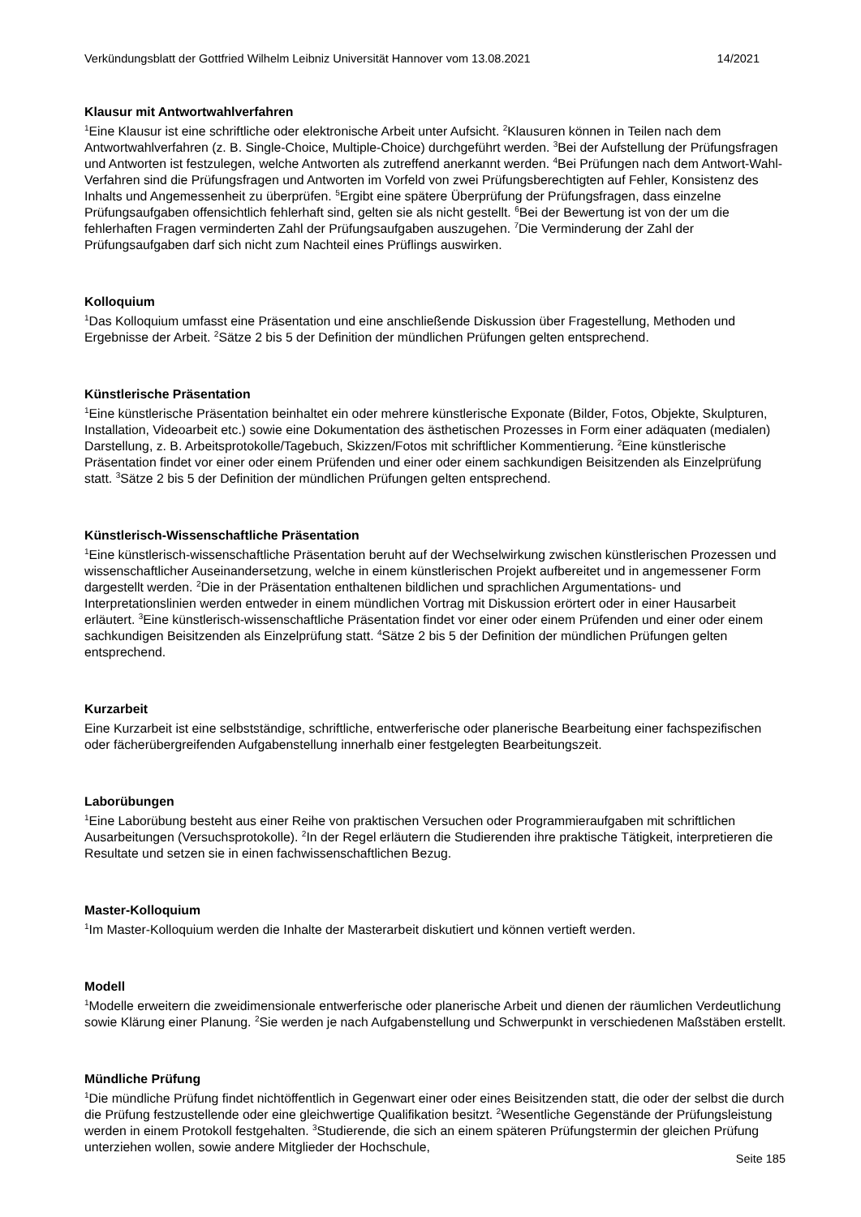Verkündungsblatt der Gottfried Wilhelm Leibniz Universität Hannover vom 13.08.2021 14/2021
Klausur mit Antwortwahlverfahren
<sup>1</sup> Eine Klausur ist eine schriftliche oder elektronische Arbeit unter Aufsicht. <sup>2</sup>Klausuren können in Teilen nach dem Antwortwahlverfahren (z. B. Single-Choice, Multiple-Choice) durchgeführt werden. <sup>3</sup>Bei der Aufstellung der Prüfungsfragen und Antworten ist festzulegen, welche Antworten als zutreffend anerkannt werden. <sup>4</sup>Bei Prüfungen nach dem Antwort-Wahl-Verfahren sind die Prüfungsfragen und Antworten im Vorfeld von zwei Prüfungsberechtigten auf Fehler, Konsistenz des Inhalts und Angemessenheit zu überprüfen. <sup>5</sup>Ergibt eine spätere Überprüfung der Prüfungsfragen, dass einzelne Prüfungsaufgaben offensichtlich fehlerhaft sind, gelten sie als nicht gestellt. <sup>6</sup>Bei der Bewertung ist von der um die fehlerhaften Fragen verminderten Zahl der Prüfungsaufgaben auszugehen. <sup>7</sup>Die Verminderung der Zahl der Prüfungsaufgaben darf sich nicht zum Nachteil eines Prüflings auswirken.
Kolloquium
<sup>1</sup> Das Kolloquium umfasst eine Präsentation und eine anschließende Diskussion über Fragestellung, Methoden und Ergebnisse der Arbeit. <sup>2</sup>Sätze 2 bis 5 der Definition der mündlichen Prüfungen gelten entsprechend.
Künstlerische Präsentation
<sup>1</sup> Eine künstlerische Präsentation beinhaltet ein oder mehrere künstlerische Exponate (Bilder, Fotos, Objekte, Skulpturen, Installation, Videoarbeit etc.) sowie eine Dokumentation des ästhetischen Prozesses in Form einer adäquaten (medialen) Darstellung, z. B. Arbeitsprotokolle/Tagebuch, Skizzen/Fotos mit schriftlicher Kommentierung. <sup>2</sup>Eine künstlerische Präsentation findet vor einer oder einem Prüfenden und einer oder einem sachkundigen Beisitzenden als Einzelprüfung statt. <sup>3</sup>Sätze 2 bis 5 der Definition der mündlichen Prüfungen gelten entsprechend.
Künstlerisch-Wissenschaftliche Präsentation
<sup>1</sup> Eine künstlerisch-wissenschaftliche Präsentation beruht auf der Wechselwirkung zwischen künstlerischen Prozessen und wissenschaftlicher Auseinandersetzung, welche in einem künstlerischen Projekt aufbereitet und in angemessener Form dargestellt werden. <sup>2</sup>Die in der Präsentation enthaltenen bildlichen und sprachlichen Argumentations- und Interpretationslinien werden entweder in einem mündlichen Vortrag mit Diskussion erörtert oder in einer Hausarbeit erläutert. <sup>3</sup>Eine künstlerisch-wissenschaftliche Präsentation findet vor einer oder einem Prüfenden und einer oder einem sachkundigen Beisitzenden als Einzelprüfung statt. <sup>4</sup>Sätze 2 bis 5 der Definition der mündlichen Prüfungen gelten entsprechend.
Kurzarbeit
Eine Kurzarbeit ist eine selbstständige, schriftliche, entwerferische oder planerische Bearbeitung einer fachspezifischen oder fächerübergreifenden Aufgabenstellung innerhalb einer festgelegten Bearbeitungszeit.
Laborübungen
<sup>1</sup> Eine Laborübung besteht aus einer Reihe von praktischen Versuchen oder Programmieraufgaben mit schriftlichen Ausarbeitungen (Versuchsprotokolle). <sup>2</sup>In der Regel erläutern die Studierenden ihre praktische Tätigkeit, interpretieren die Resultate und setzen sie in einen fachwissenschaftlichen Bezug.
Master-Kolloquium
<sup>1</sup> Im Master-Kolloquium werden die Inhalte der Masterarbeit diskutiert und können vertieft werden.
Modell
<sup>1</sup> Modelle erweitern die zweidimensionale entwerferische oder planerische Arbeit und dienen der räumlichen Verdeutlichung sowie Klärung einer Planung. <sup>2</sup>Sie werden je nach Aufgabenstellung und Schwerpunkt in verschiedenen Maßstäben erstellt.
Mündliche Prüfung
<sup>1</sup> Die mündliche Prüfung findet nichtöffentlich in Gegenwart einer oder eines Beisitzenden statt, die oder der selbst die durch die Prüfung festzustellende oder eine gleichwertige Qualifikation besitzt. <sup>2</sup>Wesentliche Gegenstände der Prüfungsleistung werden in einem Protokoll festgehalten. <sup>3</sup>Studierende, die sich an einem späteren Prüfungstermin der gleichen Prüfung unterziehen wollen, sowie andere Mitglieder der Hochschule,
Seite 185